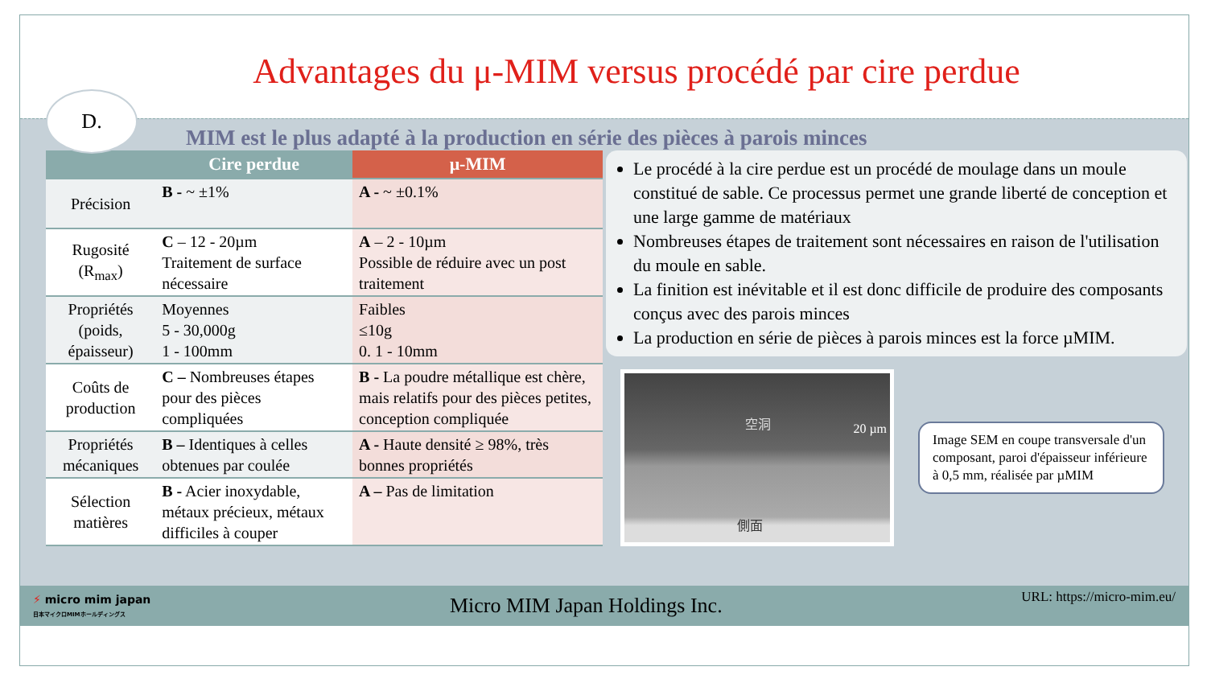Advantages du μ-MIM versus procédé par cire perdue
D.
MIM est le plus adapté à la production en série des pièces à parois minces
| | Cire perdue | μ-MIM |
| --- | --- | --- |
| Précision | B - ~ ±1% | A - ~ ±0.1% |
| Rugosité (R<sub>max</sub>) | C – 12 - 20µm Traitement de surface nécessaire | A – 2 - 10µm Possible de réduire avec un post traitement |
| Propriétés (poids, épaisseur) | Moyennes 5 - 30,000g 1 - 100mm | Faibles ≤10g 0. 1 - 10mm |
| Coûts de production | C – Nombreuses étapes pour des pièces compliquées | B - La poudre métallique est chère, mais relatifs pour des pièces petites, conception compliquée |
| Propriétés mécaniques | B – Identiques à celles obtenues par coulée | A - Haute densité ≥ 98%, très bonnes propriétés |
| Sélection matières | B - Acier inoxydable, métaux précieux, métaux difficiles à couper | A – Pas de limitation |
Le procédé à la cire perdue est un procédé de moulage dans un moule constitué de sable. Ce processus permet une grande liberté de conception et une large gamme de matériaux
Nombreuses étapes de traitement sont nécessaires en raison de l'utilisation du moule en sable.
La finition est inévitable et il est donc difficile de produire des composants conçus avec des parois minces
La production en série de pièces à parois minces est la force µMIM.
空洞
20 µm
側面
Image SEM en coupe transversale d'un composant, paroi d'épaisseur inférieure à 0,5 mm, réalisée par µMIM
⚡ micro mim japan
日本マイクロMIMホールディングス
Micro MIM Japan Holdings Inc.
URL: https://micro-mim.eu/